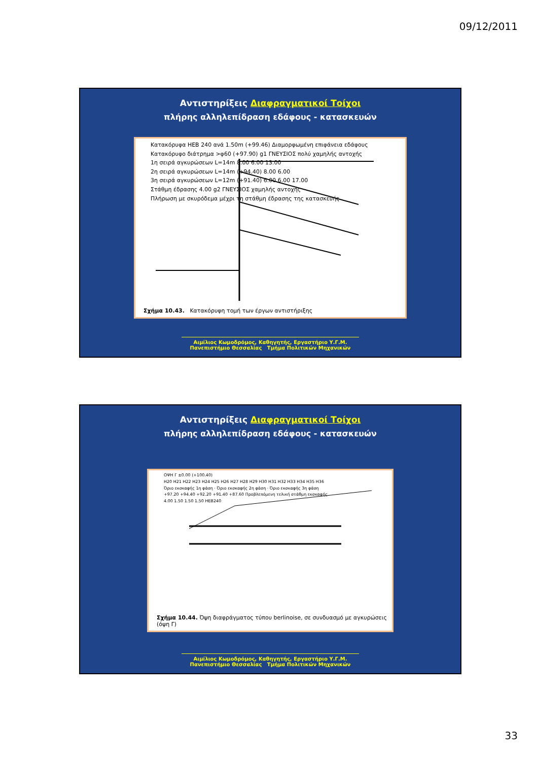09/12/2011
Αντιστηρίξεις Διαφραγματικοί Τοίχοι
πλήρης αλληλεπίδραση εδάφους - κατασκευών
Κατακόρυφα HEB 240 ανά 1.50m (+99.46) Διαμορφωμένη επιφάνεια εδάφους
Κατακόρυφο διάτρημα >φ60 (+97.90) g1 ΓΝΕΥΣΙΟΣ πολύ χαμηλής αντοχής
1η σειρά αγκυρώσεων L=14m 8.00 6.00 13.00
2η σειρά αγκυρώσεων L=14m (+94.40) 8.00 6.00
3η σειρά αγκυρώσεων L=12m (+91.40) 6.00 6.00 17.00
Στάθμη έδρασης 4.00 g2 ΓΝΕΥΣΙΟΣ χαμηλής αντοχής
Πλήρωση με σκυρόδεμα μέχρι τη στάθμη έδρασης της κατασκευής
Σχήμα 10.43. Κατακόρυφη τομή των έργων αντιστήριξης
Αιμίλιος Κωμοδρόμος, Καθηγητής, Εργαστήριο Υ.Γ.Μ.
Πανεπιστήμιο Θεσσαλίας Τμήμα Πολιτικών Μηχανικών
Αντιστηρίξεις Διαφραγματικοί Τοίχοι
πλήρης αλληλεπίδραση εδάφους - κατασκευών
ΟΨΗ Γ ±0.00 (+100.40)
H20 H21 H22 H23 H24 H25 H26 H27 H28 H29 H30 H31 H32 H33 H34 H35 H36
Όριο εκσκαφής 1η φάση · Όριο εκσκαφής 2η φάση · Όριο εκσκαφής 3η φάση
+97.20 +94.40 +92.20 +91.40 +87.60 Προβλεπόμενη τελική στάθμη εκσκαφής
4.00 1.50 1.50 1.50 HEB240
Σχήμα 10.44. Όψη διαφράγματος τύπου berlinoise, σε συνδυασμό με αγκυρώσεις (όψη Γ)
Αιμίλιος Κωμοδρόμος, Καθηγητής, Εργαστήριο Υ.Γ.Μ.
Πανεπιστήμιο Θεσσαλίας Τμήμα Πολιτικών Μηχανικών
33